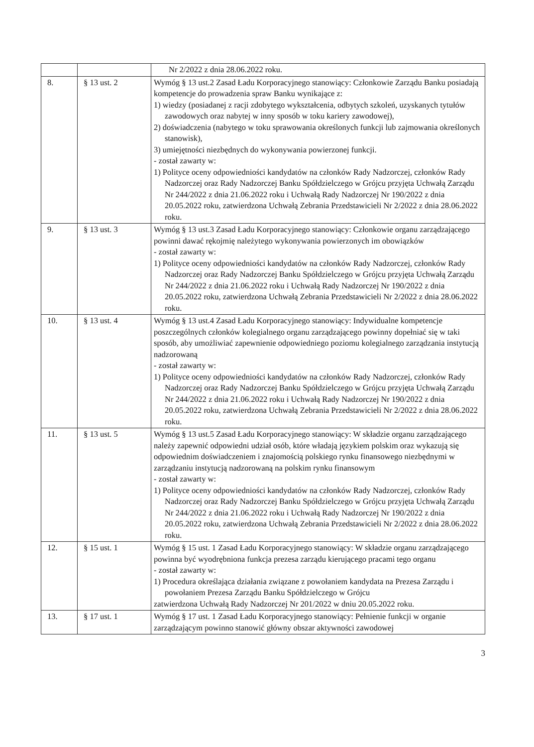| | | Nr 2/2022 z dnia 28.06.2022 roku. |
| 8. | § 13 ust. 2 | Wymóg § 13 ust.2 Zasad Ładu Korporacyjnego stanowiący: Członkowie Zarządu Banku posiadają kompetencje do prowadzenia spraw Banku wynikające z: 1) wiedzy (posiadanej z racji zdobytego wykształcenia, odbytych szkoleń, uzyskanych tytułów zawodowych oraz nabytej w inny sposób w toku kariery zawodowej), 2) doświadczenia (nabytego w toku sprawowania określonych funkcji lub zajmowania określonych stanowisk), 3) umiejętności niezbędnych do wykonywania powierzonej funkcji. - został zawarty w: 1) Polityce oceny odpowiedniości kandydatów na członków Rady Nadzorczej, członków Rady Nadzorczej oraz Rady Nadzorczej Banku Spółdzielczego w Grójcu przyjęta Uchwałą Zarządu Nr 244/2022 z dnia 21.06.2022 roku i Uchwałą Rady Nadzorczej Nr 190/2022 z dnia 20.05.2022 roku, zatwierdzona Uchwałą Zebrania Przedstawicieli Nr 2/2022 z dnia 28.06.2022 roku. |
| 9. | § 13 ust. 3 | Wymóg § 13 ust.3 Zasad Ładu Korporacyjnego stanowiący: Członkowie organu zarządzającego powinni dawać rękojmię należytego wykonywania powierzonych im obowiązków - został zawarty w: 1) Polityce oceny odpowiedniości kandydatów na członków Rady Nadzorczej, członków Rady Nadzorczej oraz Rady Nadzorczej Banku Spółdzielczego w Grójcu przyjęta Uchwałą Zarządu Nr 244/2022 z dnia 21.06.2022 roku i Uchwałą Rady Nadzorczej Nr 190/2022 z dnia 20.05.2022 roku, zatwierdzona Uchwałą Zebrania Przedstawicieli Nr 2/2022 z dnia 28.06.2022 roku. |
| 10. | § 13 ust. 4 | Wymóg § 13 ust.4 Zasad Ładu Korporacyjnego stanowiący: Indywidualne kompetencje poszczególnych członków kolegialnego organu zarządzającego powinny dopełniać się w taki sposób, aby umożliwiać zapewnienie odpowiedniego poziomu kolegialnego zarządzania instytucją nadzorowaną - został zawarty w: 1) Polityce oceny odpowiedniości kandydatów na członków Rady Nadzorczej, członków Rady Nadzorczej oraz Rady Nadzorczej Banku Spółdzielczego w Grójcu przyjęta Uchwałą Zarządu Nr 244/2022 z dnia 21.06.2022 roku i Uchwałą Rady Nadzorczej Nr 190/2022 z dnia 20.05.2022 roku, zatwierdzona Uchwałą Zebrania Przedstawicieli Nr 2/2022 z dnia 28.06.2022 roku. |
| 11. | § 13 ust. 5 | Wymóg § 13 ust.5 Zasad Ładu Korporacyjnego stanowiący: W składzie organu zarządzającego należy zapewnić odpowiedni udział osób, które władają językiem polskim oraz wykazują się odpowiednim doświadczeniem i znajomością polskiego rynku finansowego niezbędnymi w zarządzaniu instytucją nadzorowaną na polskim rynku finansowym - został zawarty w: 1) Polityce oceny odpowiedniości kandydatów na członków Rady Nadzorczej, członków Rady Nadzorczej oraz Rady Nadzorczej Banku Spółdzielczego w Grójcu przyjęta Uchwałą Zarządu Nr 244/2022 z dnia 21.06.2022 roku i Uchwałą Rady Nadzorczej Nr 190/2022 z dnia 20.05.2022 roku, zatwierdzona Uchwałą Zebrania Przedstawicieli Nr 2/2022 z dnia 28.06.2022 roku. |
| 12. | § 15 ust. 1 | Wymóg § 15 ust. 1 Zasad Ładu Korporacyjnego stanowiący: W składzie organu zarządzającego powinna być wyodrębniona funkcja prezesa zarządu kierującego pracami tego organu - został zawarty w: 1) Procedura określająca działania związane z powołaniem kandydata na Prezesa Zarządu i powołaniem Prezesa Zarządu Banku Spółdzielczego w Grójcu zatwierdzona Uchwałą Rady Nadzorczej Nr 201/2022 w dniu 20.05.2022 roku. |
| 13. | § 17 ust. 1 | Wymóg § 17 ust. 1 Zasad Ładu Korporacyjnego stanowiący: Pełnienie funkcji w organie zarządzającym powinno stanowić główny obszar aktywności zawodowej |
3